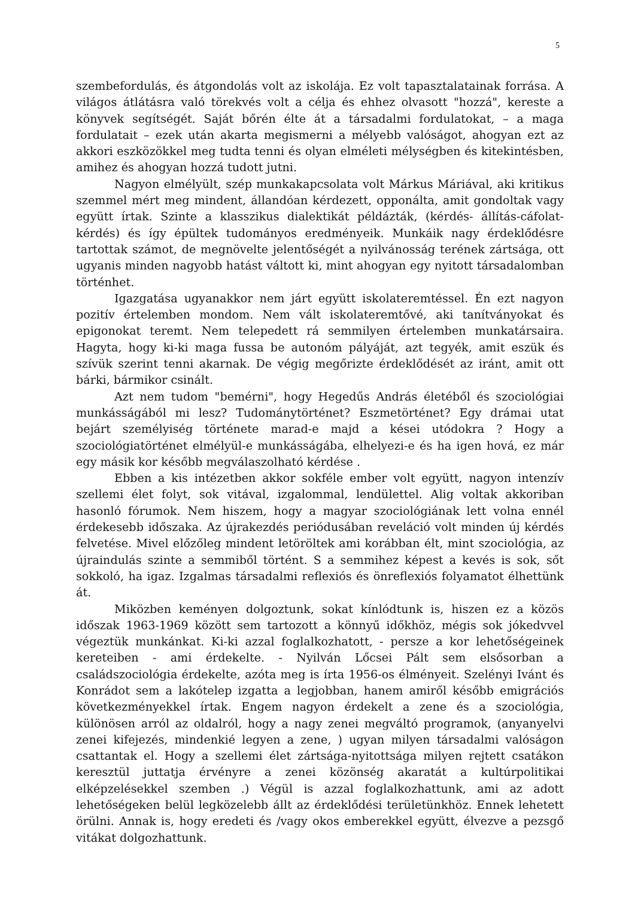5
szembefordulás, és átgondolás volt az iskolája. Ez volt tapasztalatainak forrása. A világos átlátásra való törekvés volt a célja és ehhez olvasott "hozzá", kereste a könyvek segítségét. Saját bőrén élte át a társadalmi fordulatokat, – a maga fordulatait – ezek után akarta megismerni a mélyebb valóságot, ahogyan ezt az akkori eszközökkel meg tudta tenni és olyan elméleti mélységben és kitekintésben, amihez és ahogyan hozzá tudott jutni.
Nagyon elmélyült, szép munkakapcsolata volt Márkus Máriával, aki kritikus szemmel mért meg mindent, állandóan kérdezett, opponálta, amit gondoltak vagy együtt írtak. Szinte a klasszikus dialektikát példázták, (kérdés- állítás-cáfolat- kérdés) és így épültek tudományos eredményeik. Munkáik nagy érdeklődésre tartottak számot, de megnövelte jelentőségét a nyilvánosság terének zártsága, ott ugyanis minden nagyobb hatást váltott ki, mint ahogyan egy nyitott társadalomban történhet.
Igazgatása ugyanakkor nem járt együtt iskolateremtéssel. Én ezt nagyon pozitív értelemben mondom. Nem vált iskolateremtővé, aki tanítványokat és epigonokat teremt. Nem telepedett rá semmilyen értelemben munkatársaira. Hagyta, hogy ki-ki maga fussa be autonóm pályáját, azt tegyék, amit eszük és szívük szerint tenni akarnak. De végig megőrizte érdeklődését az iránt, amit ott bárki, bármikor csinált.
Azt nem tudom "bemérni", hogy Hegedűs András életéből és szociológiai munkásságából mi lesz? Tudománytörténet? Eszmetörténet? Egy drámai utat bejárt személyiség története marad-e majd a kései utódokra ? Hogy a szociológiatörténet elmélyül-e munkásságába, elhelyezi-e és ha igen hová, ez már egy másik kor később megválaszolható kérdése .
Ebben a kis intézetben akkor sokféle ember volt együtt, nagyon intenzív szellemi élet folyt, sok vitával, izgalommal, lendülettel. Alig voltak akkoriban hasonló fórumok. Nem hiszem, hogy a magyar szociológiának lett volna ennél érdekesebb időszaka. Az újrakezdés periódusában reveláció volt minden új kérdés felvetése. Mivel előzőleg mindent letöröltek ami korábban élt, mint szociológia, az újraindulás szinte a semmiből történt. S a semmihez képest a kevés is sok, sőt sokkoló, ha igaz. Izgalmas társadalmi reflexiós és önreflexiós folyamatot élhettünk át.
Miközben keményen dolgoztunk, sokat kínlódtunk is, hiszen ez a közös időszak 1963-1969 között sem tartozott a könnyű időkhöz, mégis sok jókedvvel végeztük munkánkat. Ki-ki azzal foglalkozhatott, - persze a kor lehetőségeinek kereteiben - ami érdekelte. - Nyilván Lőcsei Pált sem elsősorban a családszociológia érdekelte, azóta meg is írta 1956-os élményeit. Szelényi Ivánt és Konrádot sem a lakótelep izgatta a legjobban, hanem amiről később emigrációs következményekkel írtak. Engem nagyon érdekelt a zene és a szociológia, különösen arról az oldalról, hogy a nagy zenei megváltó programok, (anyanyelvi zenei kifejezés, mindenkié legyen a zene, ) ugyan milyen társadalmi valóságon csattantak el. Hogy a szellemi élet zártsága-nyitottsága milyen rejtett csatákon keresztül juttatja érvényre a zenei közönség akaratát a kultúrpolitikai elképzelésekkel szemben .) Végül is azzal foglalkozhattunk, ami az adott lehetőségeken belül legközelebb állt az érdeklődési területünkhöz. Ennek lehetett örülni. Annak is, hogy eredeti és /vagy okos emberekkel együtt, élvezve a pezsgő vitákat dolgozhattunk.